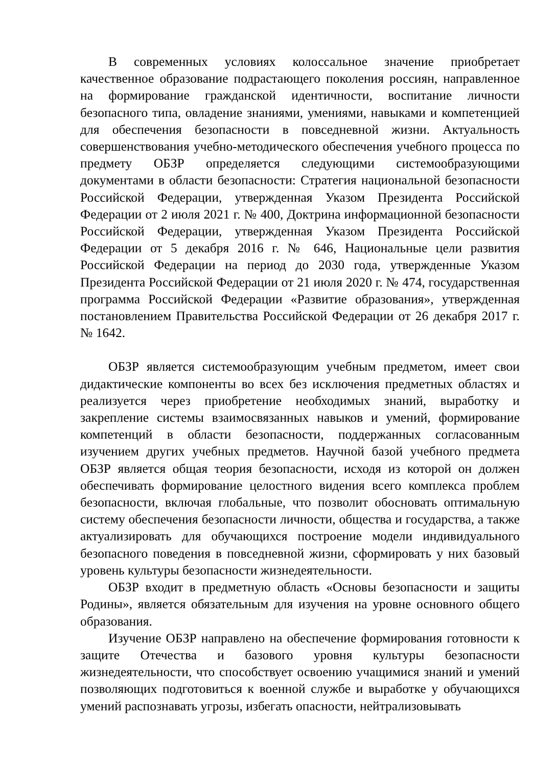В современных условиях колоссальное значение приобретает качественное образование подрастающего поколения россиян, направленное на формирование гражданской идентичности, воспитание личности безопасного типа, овладение знаниями, умениями, навыками и компетенцией для обеспечения безопасности в повседневной жизни. Актуальность совершенствования учебно-методического обеспечения учебного процесса по предмету ОБЗР определяется следующими системообразующими документами в области безопасности: Стратегия национальной безопасности Российской Федерации, утвержденная Указом Президента Российской Федерации от 2 июля 2021 г. № 400, Доктрина информационной безопасности Российской Федерации, утвержденная Указом Президента Российской Федерации от 5 декабря 2016 г. № 646, Национальные цели развития Российской Федерации на период до 2030 года, утвержденные Указом Президента Российской Федерации от 21 июля 2020 г. № 474, государственная программа Российской Федерации «Развитие образования», утвержденная постановлением Правительства Российской Федерации от 26 декабря 2017 г. № 1642.
ОБЗР является системообразующим учебным предметом, имеет свои дидактические компоненты во всех без исключения предметных областях и реализуется через приобретение необходимых знаний, выработку и закрепление системы взаимосвязанных навыков и умений, формирование компетенций в области безопасности, поддержанных согласованным изучением других учебных предметов. Научной базой учебного предмета ОБЗР является общая теория безопасности, исходя из которой он должен обеспечивать формирование целостного видения всего комплекса проблем безопасности, включая глобальные, что позволит обосновать оптимальную систему обеспечения безопасности личности, общества и государства, а также актуализировать для обучающихся построение модели индивидуального безопасного поведения в повседневной жизни, сформировать у них базовый уровень культуры безопасности жизнедеятельности.
ОБЗР входит в предметную область «Основы безопасности и защиты Родины», является обязательным для изучения на уровне основного общего образования.
Изучение ОБЗР направлено на обеспечение формирования готовности к защите Отечества и базового уровня культуры безопасности жизнедеятельности, что способствует освоению учащимися знаний и умений позволяющих подготовиться к военной службе и выработке у обучающихся умений распознавать угрозы, избегать опасности, нейтрализовывать